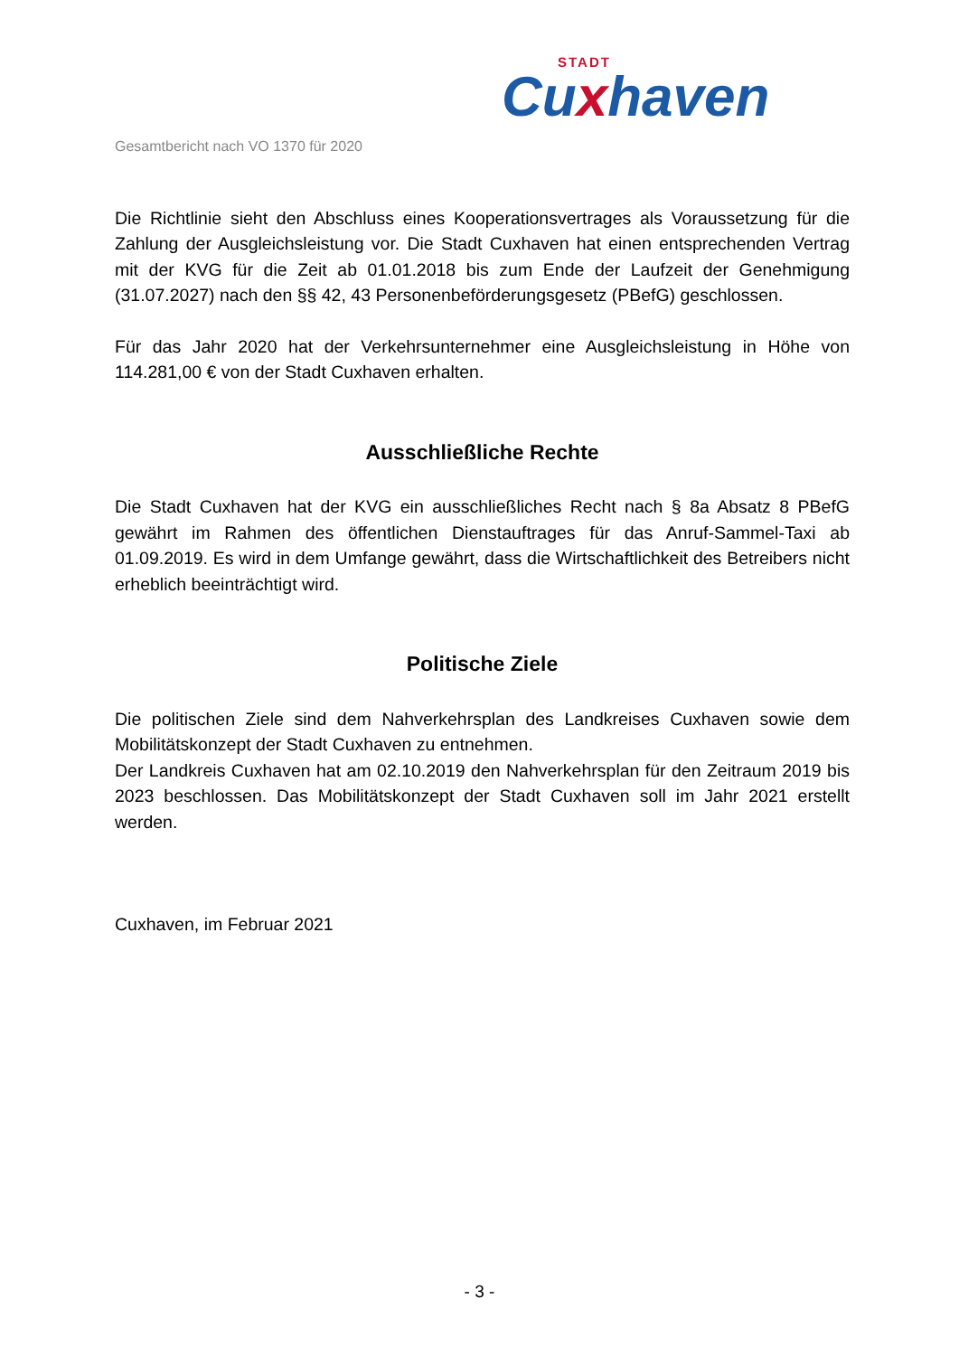STADT
Cuxhaven
Gesamtbericht nach VO 1370 für 2020
Die Richtlinie sieht den Abschluss eines Kooperationsvertrages als Voraussetzung für die Zahlung der Ausgleichsleistung vor. Die Stadt Cuxhaven hat einen entsprechenden Vertrag mit der KVG für die Zeit ab 01.01.2018 bis zum Ende der Laufzeit der Genehmigung (31.07.2027) nach den §§ 42, 43 Personenbeförderungsgesetz (PBefG) geschlossen.
Für das Jahr 2020 hat der Verkehrsunternehmer eine Ausgleichsleistung in Höhe von 114.281,00 € von der Stadt Cuxhaven erhalten.
Ausschließliche Rechte
Die Stadt Cuxhaven hat der KVG ein ausschließliches Recht nach § 8a Absatz 8 PBefG gewährt im Rahmen des öffentlichen Dienstauftrages für das Anruf-Sammel-Taxi ab 01.09.2019. Es wird in dem Umfange gewährt, dass die Wirtschaftlichkeit des Betreibers nicht erheblich beeinträchtigt wird.
Politische Ziele
Die politischen Ziele sind dem Nahverkehrsplan des Landkreises Cuxhaven sowie dem Mobilitätskonzept der Stadt Cuxhaven zu entnehmen.
Der Landkreis Cuxhaven hat am 02.10.2019 den Nahverkehrsplan für den Zeitraum 2019 bis 2023 beschlossen. Das Mobilitätskonzept der Stadt Cuxhaven soll im Jahr 2021 erstellt werden.
Cuxhaven, im Februar 2021
- 3 -